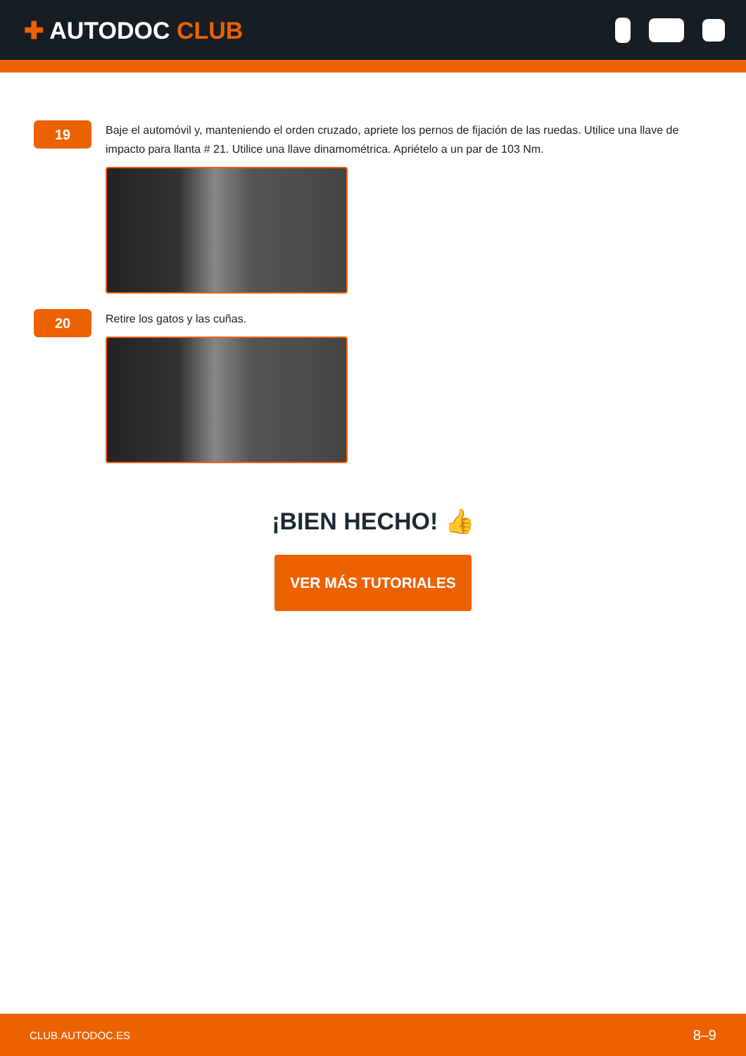✚ AUTODOC CLUB
19
Baje el automóvil y, manteniendo el orden cruzado, apriete los pernos de fijación de las ruedas. Utilice una llave de impacto para llanta # 21. Utilice una llave dinamométrica. Apriételo a un par de 103 Nm.
20
Retire los gatos y las cuñas.
¡BIEN HECHO! 👍
VER MÁS TUTORIALES
CLUB.AUTODOC.ES 8–9